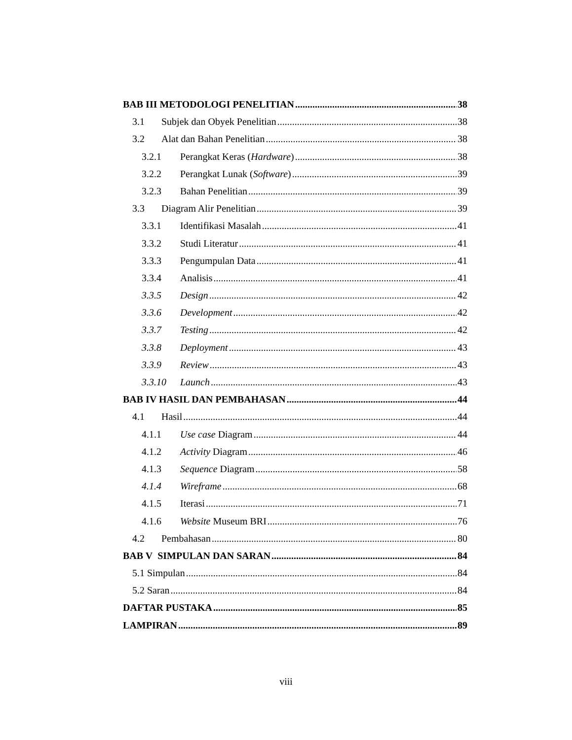BAB III METODOLOGI PENELITIAN 38
3.1 Subjek dan Obyek Penelitian 38
3.2 Alat dan Bahan Penelitian 38
3.2.1 Perangkat Keras (Hardware) 38
3.2.2 Perangkat Lunak (Software) 39
3.2.3 Bahan Penelitian 39
3.3 Diagram Alir Penelitian 39
3.3.1 Identifikasi Masalah 41
3.3.2 Studi Literatur 41
3.3.3 Pengumpulan Data 41
3.3.4 Analisis 41
3.3.5 Design 42
3.3.6 Development 42
3.3.7 Testing 42
3.3.8 Deployment 43
3.3.9 Review 43
3.3.10 Launch 43
BAB IV HASIL DAN PEMBAHASAN 44
4.1 Hasil 44
4.1.1 Use case Diagram 44
4.1.2 Activity Diagram 46
4.1.3 Sequence Diagram 58
4.1.4 Wireframe 68
4.1.5 Iterasi 71
4.1.6 Website Museum BRI 76
4.2 Pembahasan 80
BAB V SIMPULAN DAN SARAN 84
5.1 Simpulan 84
5.2 Saran 84
DAFTAR PUSTAKA 85
LAMPIRAN 89
viii